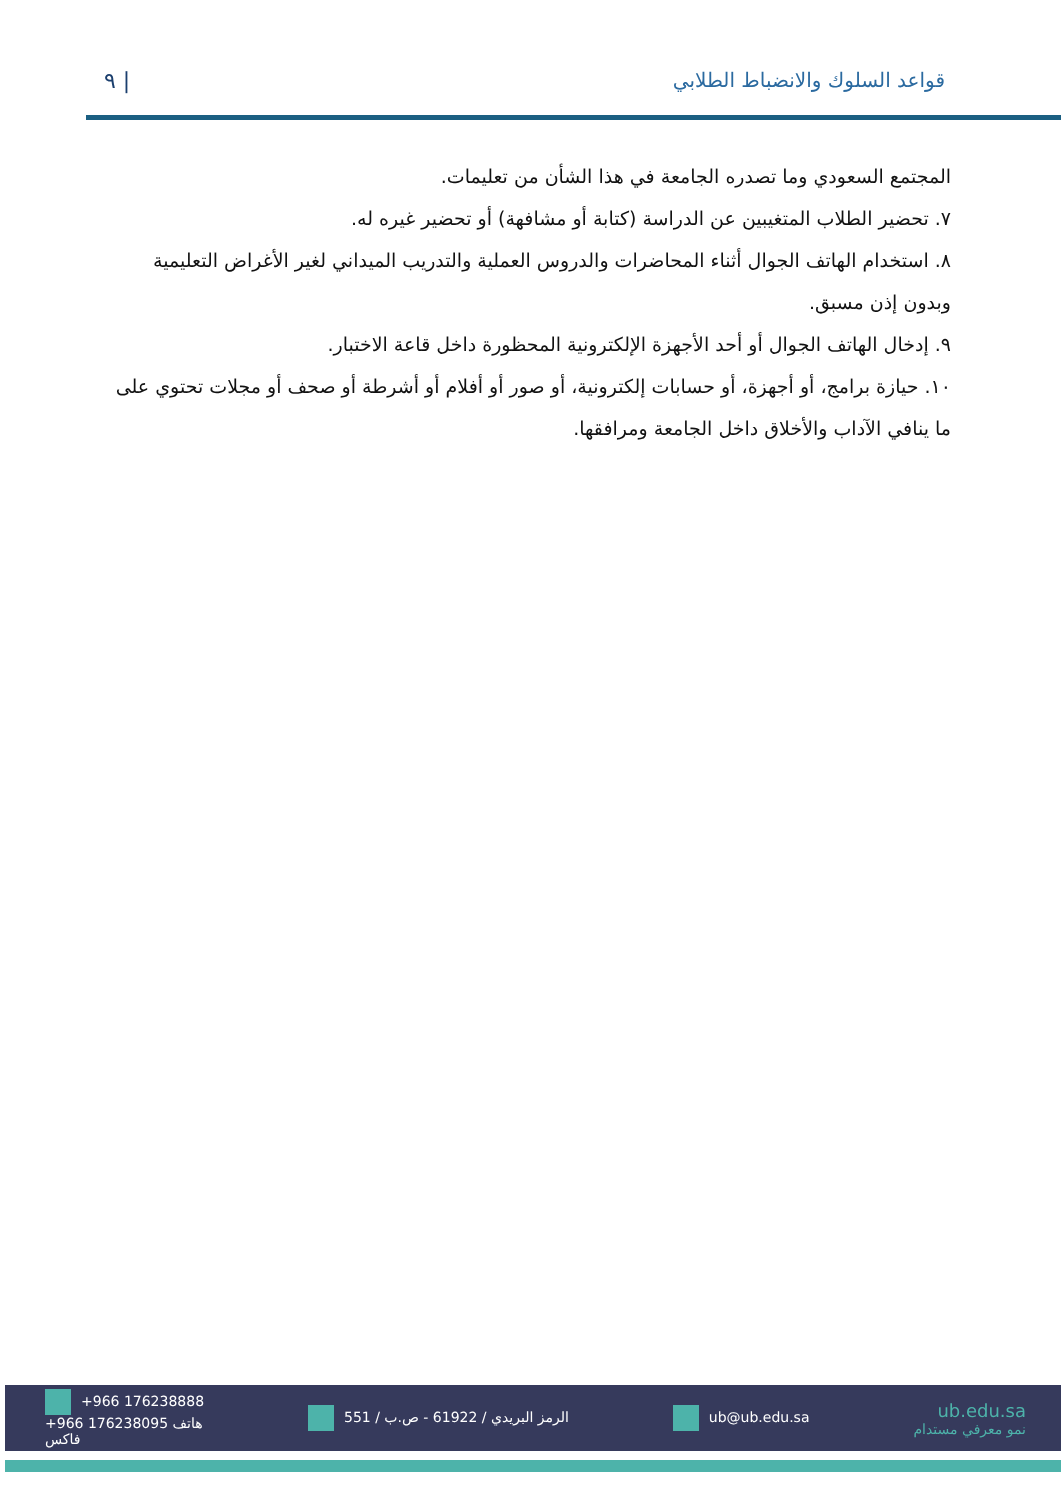٩ | قواعد السلوك والانضباط الطلابي
المجتمع السعودي وما تصدره الجامعة في هذا الشأن من تعليمات.
٧. تحضير الطلاب المتغيبين عن الدراسة (كتابة أو مشافهة) أو تحضير غيره له.
٨. استخدام الهاتف الجوال أثناء المحاضرات والدروس العملية والتدريب الميداني لغير الأغراض التعليمية وبدون إذن مسبق.
٩. إدخال الهاتف الجوال أو أحد الأجهزة الإلكترونية المحظورة داخل قاعة الاختبار.
١٠. حيازة برامج، أو أجهزة، أو حسابات إلكترونية، أو صور أو أفلام أو أشرطة أو صحف أو مجلات تحتوي على ما ينافي الآداب والأخلاق داخل الجامعة ومرافقها.
+966 176238888
+966 176238095 هاتف
فاكس
الرمز البريدي / 61922 - ص.ب / 551
ub@ub.edu.sa
ub.edu.sa
نمو معرفي مستدام